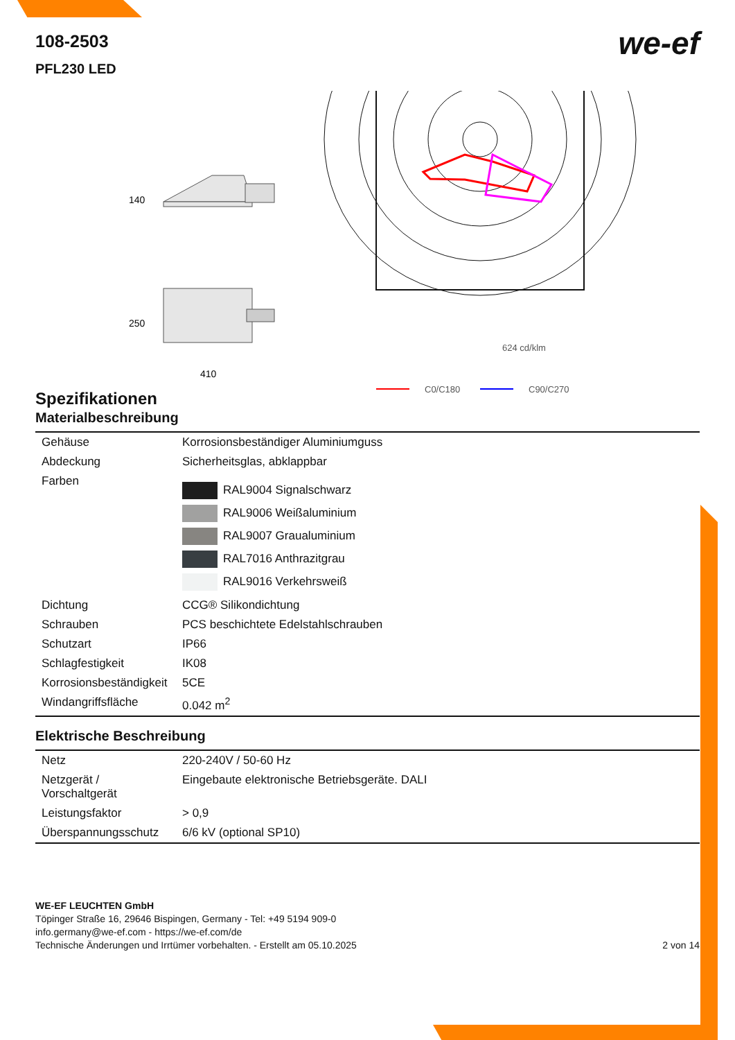we-ef
108-2503
PFL230 LED
140
250
410
624 cd/klm
C0/C180
C90/C270
Spezifikationen
Materialbeschreibung
| Gehäuse | Korrosionsbeständiger Aluminiumguss |
| Abdeckung | Sicherheitsglas, abklappbar |
| Farben | RAL9004 Signalschwarz RAL9006 Weißaluminium RAL9007 Graualuminium RAL7016 Anthrazitgrau RAL9016 Verkehrsweiß |
| Dichtung | CCG® Silikondichtung |
| Schrauben | PCS beschichtete Edelstahlschrauben |
| Schutzart | IP66 |
| Schlagfestigkeit | IK08 |
| Korrosionsbeständigkeit | 5CE |
| Windangriffsfläche | 0.042 m<sup>2</sup> |
Elektrische Beschreibung
| Netz | 220-240V / 50-60 Hz |
| Netzgerät / Vorschaltgerät | Eingebaute elektronische Betriebsgeräte. DALI |
| Leistungsfaktor | > 0,9 |
| Überspannungsschutz | 6/6 kV (optional SP10) |
WE-EF LEUCHTEN GmbH
Töpinger Straße 16, 29646 Bispingen, Germany - Tel: +49 5194 909-0
info.germany@we-ef.com - https://we-ef.com/de
2 von 14 Technische Änderungen und Irrtümer vorbehalten. - Erstellt am 05.10.2025